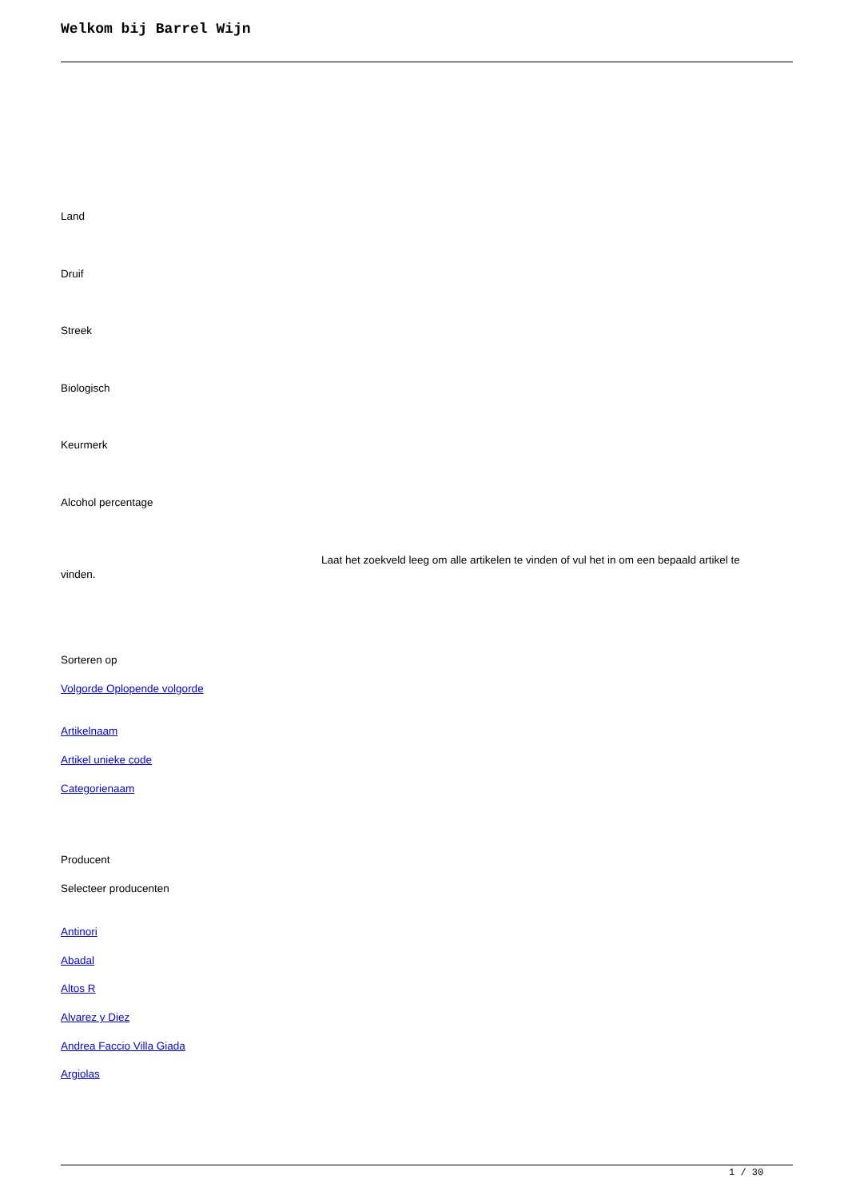Welkom bij Barrel Wijn
Land
Druif
Streek
Biologisch
Keurmerk
Alcohol percentage
Laat het zoekveld leeg om alle artikelen te vinden of vul het in om een bepaald artikel te vinden.
Sorteren op
Volgorde Oplopende volgorde
Artikelnaam
Artikel unieke code
Categorienaam
Producent
Selecteer producenten
Antinori
Abadal
Altos R
Alvarez y Diez
Andrea Faccio Villa Giada
Argiolas
1 / 30